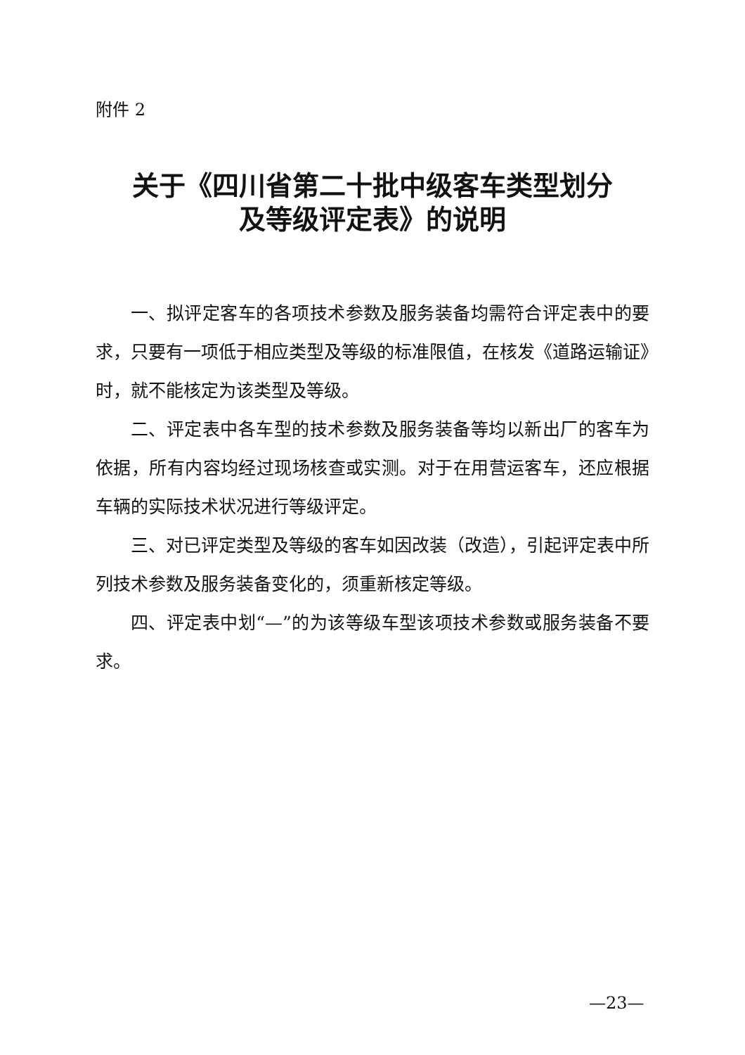附件 2
关于《四川省第二十批中级客车类型划分
及等级评定表》的说明
一、拟评定客车的各项技术参数及服务装备均需符合评定表中的要求，只要有一项低于相应类型及等级的标准限值，在核发《道路运输证》时，就不能核定为该类型及等级。
二、评定表中各车型的技术参数及服务装备等均以新出厂的客车为依据，所有内容均经过现场核查或实测。对于在用营运客车，还应根据车辆的实际技术状况进行等级评定。
三、对已评定类型及等级的客车如因改装（改造），引起评定表中所列技术参数及服务装备变化的，须重新核定等级。
四、评定表中划“—”的为该等级车型该项技术参数或服务装备不要求。
—23—